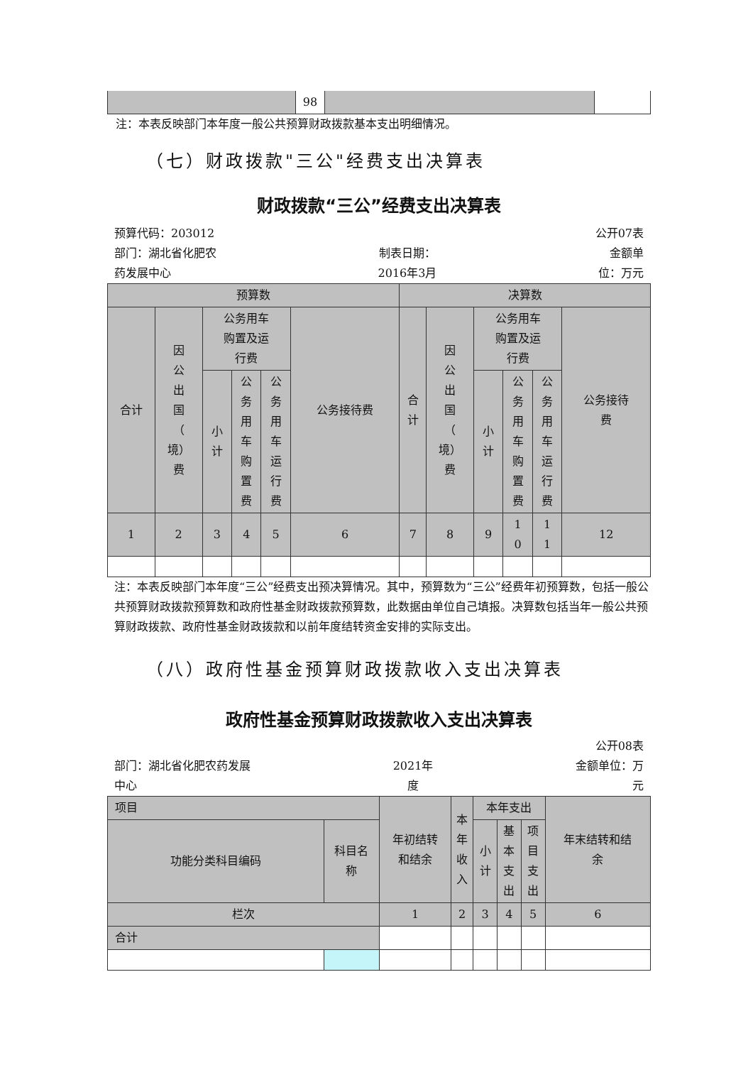| | 98 | | |
注：本表反映部门本年度一般公共预算财政拨款基本支出明细情况。
（七）财政拨款"三公"经费支出决算表
财政拨款“三公”经费支出决算表
预算代码：203012 公开07表
部门：湖北省化肥农
药发展中心 制表日期：
2016年3月 金额单
位：万元
| 预算数 | | | | | | 决算数 | | | | | |
| 合计 | 因 公 出 国 （ 境） 费 | 公务用车 购置及运 行费 | | | 公务接待费 | 合 计 | 因 公 出 国 （ 境） 费 | 公务用车 购置及运 行费 | | | 公务接待 费 |
| | | 小 计 | 公 务 用 车 购 置 费 | 公 务 用 车 运 行 费 | | | | 小 计 | 公 务 用 车 购 置 费 | 公 务 用 车 运 行 费 | |
| 1 | 2 | 3 | 4 | 5 | 6 | 7 | 8 | 9 | 1 0 | 1 1 | 12 |
注：本表反映部门本年度“三公”经费支出预决算情况。其中，预算数为“三公”经费年初预算数，包括一般公共预算财政拨款预算数和政府性基金财政拨款预算数，此数据由单位自己填报。决算数包括当年一般公共预算财政拨款、政府性基金财政拨款和以前年度结转资金安排的实际支出。
（八）政府性基金预算财政拨款收入支出决算表
政府性基金预算财政拨款收入支出决算表
公开08表
部门：湖北省化肥农药发展
中心 2021年
度 金额单位：万
元
| 项目 | | 年初结转 和结余 | 本 年 收 入 | 本年支出 | | | 年末结转和结 余 |
| 功能分类科目编码 | 科目名 称 | | | 小 计 | 基 本 支 出 | 项 目 支 出 | |
| 栏次 | | 1 | 2 | 3 | 4 | 5 | 6 |
| 合计 | | | | | | | |